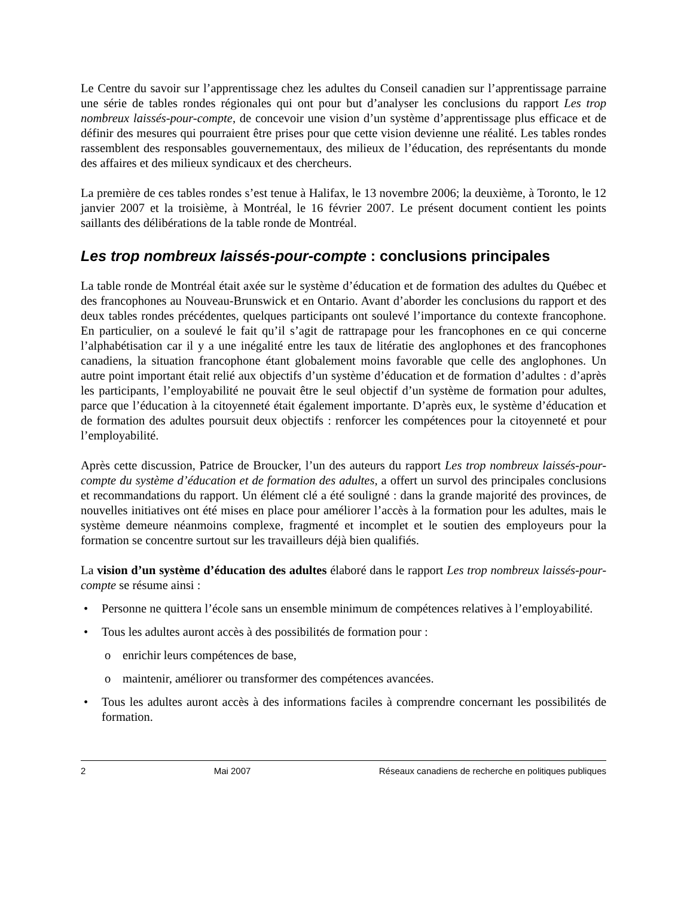Le Centre du savoir sur l’apprentissage chez les adultes du Conseil canadien sur l’apprentissage parraine une série de tables rondes régionales qui ont pour but d’analyser les conclusions du rapport Les trop nombreux laissés-pour-compte, de concevoir une vision d’un système d’apprentissage plus efficace et de définir des mesures qui pourraient être prises pour que cette vision devienne une réalité. Les tables rondes rassemblent des responsables gouvernementaux, des milieux de l’éducation, des représentants du monde des affaires et des milieux syndicaux et des chercheurs.
La première de ces tables rondes s’est tenue à Halifax, le 13 novembre 2006; la deuxième, à Toronto, le 12 janvier 2007 et la troisième, à Montréal, le 16 février 2007. Le présent document contient les points saillants des délibérations de la table ronde de Montréal.
Les trop nombreux laissés-pour-compte : conclusions principales
La table ronde de Montréal était axée sur le système d’éducation et de formation des adultes du Québec et des francophones au Nouveau-Brunswick et en Ontario. Avant d’aborder les conclusions du rapport et des deux tables rondes précédentes, quelques participants ont soulevé l’importance du contexte francophone. En particulier, on a soulevé le fait qu’il s’agit de rattrapage pour les francophones en ce qui concerne l’alphabétisation car il y a une inégalité entre les taux de litératie des anglophones et des francophones canadiens, la situation francophone étant globalement moins favorable que celle des anglophones. Un autre point important était relié aux objectifs d’un système d’éducation et de formation d’adultes : d’après les participants, l’employabilité ne pouvait être le seul objectif d’un système de formation pour adultes, parce que l’éducation à la citoyenneté était également importante. D’après eux, le système d’éducation et de formation des adultes poursuit deux objectifs : renforcer les compétences pour la citoyenneté et pour l’employabilité.
Après cette discussion, Patrice de Broucker, l’un des auteurs du rapport Les trop nombreux laissés-pour-compte du système d’éducation et de formation des adultes, a offert un survol des principales conclusions et recommandations du rapport. Un élément clé a été souligné : dans la grande majorité des provinces, de nouvelles initiatives ont été mises en place pour améliorer l’accès à la formation pour les adultes, mais le système demeure néanmoins complexe, fragmenté et incomplet et le soutien des employeurs pour la formation se concentre surtout sur les travailleurs déjà bien qualifiés.
La vision d’un système d’éducation des adultes élaboré dans le rapport Les trop nombreux laissés-pour-compte se résume ainsi :
• Personne ne quittera l’école sans un ensemble minimum de compétences relatives à l’employabilité.
• Tous les adultes auront accès à des possibilités de formation pour :
o enrichir leurs compétences de base,
o maintenir, améliorer ou transformer des compétences avancées.
• Tous les adultes auront accès à des informations faciles à comprendre concernant les possibilités de formation.
2 Mai 2007 Réseaux canadiens de recherche en politiques publiques